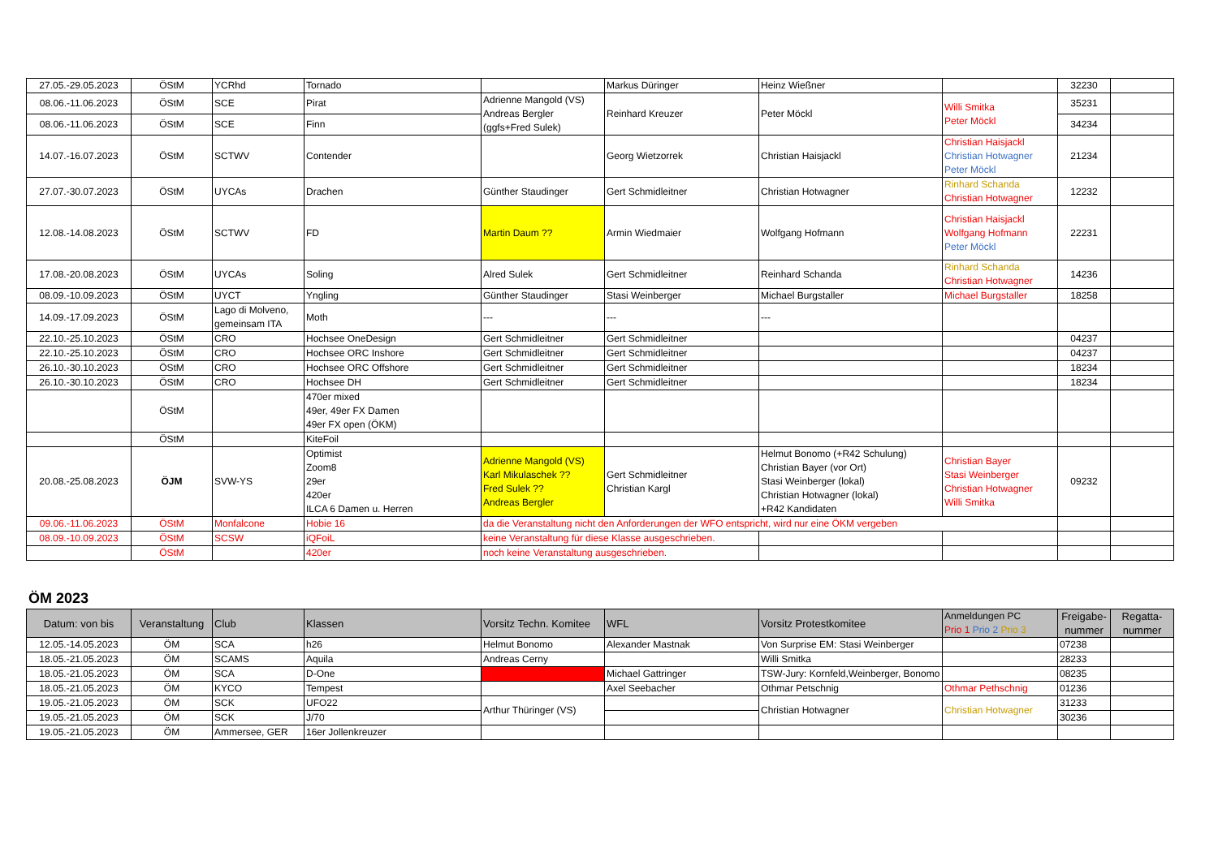| 27.05.-29.05.2023 | ÖStM | YCRhd | Tornado | | Markus Düringer | Heinz Wießner | | 32230 | |
| 08.06.-11.06.2023 | ÖStM | SCE | Pirat | Adrienne Mangold (VS) Andreas Bergler (ggfs+Fred Sulek) | Reinhard Kreuzer | Peter Möckl | Willi Smitka Peter Möckl | 35231 | |
| 08.06.-11.06.2023 | ÖStM | SCE | Finn | | | | | 34234 | |
| 14.07.-16.07.2023 | ÖStM | SCTWV | Contender | | Georg Wietzorrek | Christian Haisjackl | Christian Haisjackl Christian Hotwagner Peter Möckl | 21234 | |
| 27.07.-30.07.2023 | ÖStM | UYCAs | Drachen | Günther Staudinger | Gert Schmidleitner | Christian Hotwagner | Rinhard Schanda Christian Hotwagner | 12232 | |
| 12.08.-14.08.2023 | ÖStM | SCTWV | FD | Martin Daum ?? | Armin Wiedmaier | Wolfgang Hofmann | Christian Haisjackl Wolfgang Hofmann Peter Möckl | 22231 | |
| 17.08.-20.08.2023 | ÖStM | UYCAs | Soling | Alred Sulek | Gert Schmidleitner | Reinhard Schanda | Rinhard Schanda Christian Hotwagner | 14236 | |
| 08.09.-10.09.2023 | ÖStM | UYCT | Yngling | Günther Staudinger | Stasi Weinberger | Michael Burgstaller | Michael Burgstaller | 18258 | |
| 14.09.-17.09.2023 | ÖStM | Lago di Molveno, gemeinsam ITA | Moth | --- | --- | --- | | | |
| 22.10.-25.10.2023 | ÖStM | CRO | Hochsee OneDesign | Gert Schmidleitner | Gert Schmidleitner | | | 04237 | |
| 22.10.-25.10.2023 | ÖStM | CRO | Hochsee ORC Inshore | Gert Schmidleitner | Gert Schmidleitner | | | 04237 | |
| 26.10.-30.10.2023 | ÖStM | CRO | Hochsee ORC Offshore | Gert Schmidleitner | Gert Schmidleitner | | | 18234 | |
| 26.10.-30.10.2023 | ÖStM | CRO | Hochsee DH | Gert Schmidleitner | Gert Schmidleitner | | | 18234 | |
| | ÖStM | | 470er mixed 49er, 49er FX Damen 49er FX open (ÖKM) | | | | | | |
| | ÖStM | | KiteFoil | | | | | | |
| 20.08.-25.08.2023 | ÖJM | SVW-YS | Optimist Zoom8 29er 420er ILCA 6 Damen u. Herren | Adrienne Mangold (VS) Karl Mikulaschek ?? Fred Sulek ?? Andreas Bergler | Gert Schmidleitner Christian Kargl | Helmut Bonomo (+R42 Schulung) Christian Bayer (vor Ort) Stasi Weinberger (lokal) Christian Hotwagner (lokal) +R42 Kandidaten | Christian Bayer Stasi Weinberger Christian Hotwagner Willi Smitka | 09232 | |
| 09.06.-11.06.2023 | ÖStM | Monfalcone | Hobie 16 | da die Veranstaltung nicht den Anforderungen der WFO entspricht, wird nur eine ÖKM vergeben | | | | | |
| 08.09.-10.09.2023 | ÖStM | SCSW | iQFoiL | keine Veranstaltung für diese Klasse ausgeschrieben. | | | | | |
| | ÖStM | | 420er | noch keine Veranstaltung ausgeschrieben. | | | | | |
ÖM 2023
| Datum: von bis | Veranstaltung | Club | Klassen | Vorsitz Techn. Komitee | WFL | Vorsitz Protestkomitee | Anmeldungen PC Prio 1 Prio 2 Prio 3 | Freigabe-nummer | Regatta-nummer |
| --- | --- | --- | --- | --- | --- | --- | --- | --- | --- |
| 12.05.-14.05.2023 | ÖM | SCA | h26 | Helmut Bonomo | Alexander Mastnak | Von Surprise EM: Stasi Weinberger | | 07238 | |
| 18.05.-21.05.2023 | ÖM | SCAMS | Aquila | Andreas Cerny | | Willi Smitka | | 28233 | |
| 18.05.-21.05.2023 | ÖM | SCA | D-One | | Michael Gattringer | TSW-Jury: Kornfeld,Weinberger, Bonomo | | 08235 | |
| 18.05.-21.05.2023 | ÖM | KYCO | Tempest | | Axel Seebacher | Othmar Petschnig | Othmar Pethschnig | 01236 | |
| 19.05.-21.05.2023 | ÖM | SCK | UFO22 | Arthur Thüringer (VS) | | Christian Hotwagner | Christian Hotwagner | 31233 | |
| 19.05.-21.05.2023 | ÖM | SCK | J/70 | | | | | 30236 | |
| 19.05.-21.05.2023 | ÖM | Ammersee, GER | 16er Jollenkreuzer | | | | | | |